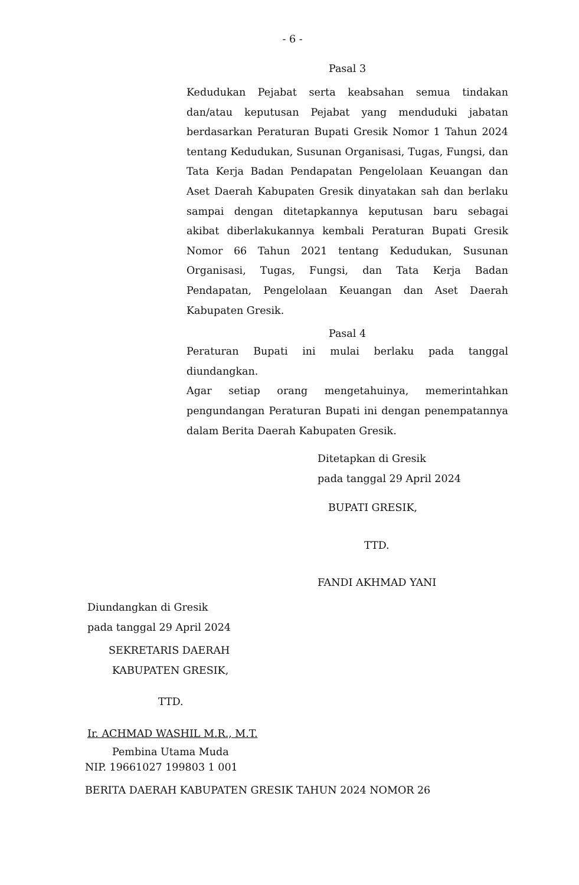- 6 -
Pasal 3
Kedudukan Pejabat serta keabsahan semua tindakan dan/atau keputusan Pejabat yang menduduki jabatan berdasarkan Peraturan Bupati Gresik Nomor 1 Tahun 2024 tentang Kedudukan, Susunan Organisasi, Tugas, Fungsi, dan Tata Kerja Badan Pendapatan Pengelolaan Keuangan dan Aset Daerah Kabupaten Gresik dinyatakan sah dan berlaku sampai dengan ditetapkannya keputusan baru sebagai akibat diberlakukannya kembali Peraturan Bupati Gresik Nomor 66 Tahun 2021 tentang Kedudukan, Susunan Organisasi, Tugas, Fungsi, dan Tata Kerja Badan Pendapatan, Pengelolaan Keuangan dan Aset Daerah Kabupaten Gresik.
Pasal 4
Peraturan Bupati ini mulai berlaku pada tanggal diundangkan.
Agar setiap orang mengetahuinya, memerintahkan pengundangan Peraturan Bupati ini dengan penempatannya dalam Berita Daerah Kabupaten Gresik.
Ditetapkan di Gresik
pada tanggal 29 April 2024
BUPATI GRESIK,
TTD.
FANDI AKHMAD YANI
Diundangkan di Gresik
pada tanggal 29 April 2024
SEKRETARIS DAERAH
KABUPATEN GRESIK,
TTD.
Ir. ACHMAD WASHIL M.R., M.T.
Pembina Utama Muda
NIP. 19661027 199803 1 001
BERITA DAERAH KABUPATEN GRESIK TAHUN 2024 NOMOR 26